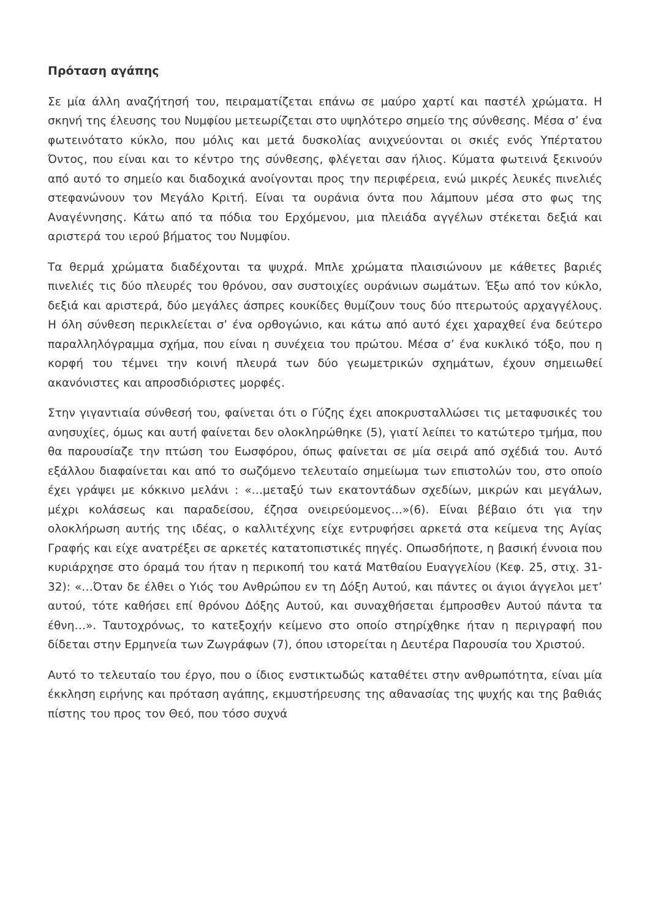Πρόταση αγάπης
Σε μία άλλη αναζήτησή του, πειραματίζεται επάνω σε μαύρο χαρτί και παστέλ χρώματα. Η σκηνή της έλευσης του Νυμφίου μετεωρίζεται στο υψηλότερο σημείο της σύνθεσης. Μέσα σ’ ένα φωτεινότατο κύκλο, που μόλις και μετά δυσκολίας ανιχνεύονται οι σκιές ενός Υπέρτατου Όντος, που είναι και το κέντρο της σύνθεσης, φλέγεται σαν ήλιος. Κύματα φωτεινά ξεκινούν από αυτό το σημείο και διαδοχικά ανοίγονται προς την περιφέρεια, ενώ μικρές λευκές πινελιές στεφανώνουν τον Μεγάλο Κριτή. Είναι τα ουράνια όντα που λάμπουν μέσα στο φως της Αναγέννησης. Κάτω από τα πόδια του Ερχόμενου, μια πλειάδα αγγέλων στέκεται δεξιά και αριστερά του ιερού βήματος του Νυμφίου.
Τα θερμά χρώματα διαδέχονται τα ψυχρά. Μπλε χρώματα πλαισιώνουν με κάθετες βαριές πινελιές τις δύο πλευρές του θρόνου, σαν συστοιχίες ουράνιων σωμάτων. Έξω από τον κύκλο, δεξιά και αριστερά, δύο μεγάλες άσπρες κουκίδες θυμίζουν τους δύο πτερωτούς αρχαγγέλους. Η όλη σύνθεση περικλείεται σ’ ένα ορθογώνιο, και κάτω από αυτό έχει χαραχθεί ένα δεύτερο παραλληλόγραμμα σχήμα, που είναι η συνέχεια του πρώτου. Μέσα σ’ ένα κυκλικό τόξο, που η κορφή του τέμνει την κοινή πλευρά των δύο γεωμετρικών σχημάτων, έχουν σημειωθεί ακανόνιστες και απροσδιόριστες μορφές.
Στην γιγαντιαία σύνθεσή του, φαίνεται ότι ο Γύζης έχει αποκρυσταλλώσει τις μεταφυσικές του ανησυχίες, όμως και αυτή φαίνεται δεν ολοκληρώθηκε (5), γιατί λείπει το κατώτερο τμήμα, που θα παρουσίαζε την πτώση του Εωσφόρου, όπως φαίνεται σε μία σειρά από σχέδιά του. Αυτό εξάλλου διαφαίνεται και από το σωζόμενο τελευταίο σημείωμα των επιστολών του, στο οποίο έχει γράψει με κόκκινο μελάνι : «…μεταξύ των εκατοντάδων σχεδίων, μικρών και μεγάλων, μέχρι κολάσεως και παραδείσου, έζησα ονειρεύομενος…»(6). Είναι βέβαιο ότι για την ολοκλήρωση αυτής της ιδέας, ο καλλιτέχνης είχε εντρυφήσει αρκετά στα κείμενα της Αγίας Γραφής και είχε ανατρέξει σε αρκετές κατατοπιστικές πηγές. Οπωσδήποτε, η βασική έννοια που κυριάρχησε στο όραμά του ήταν η περικοπή του κατά Ματθαίου Ευαγγελίου (Κεφ. 25, στιχ. 31-32): «…Όταν δε έλθει ο Υιός του Ανθρώπου εν τη Δόξη Αυτού, και πάντες οι άγιοι άγγελοι μετ’ αυτού, τότε καθήσει επί θρόνου Δόξης Αυτού, και συναχθήσεται έμπροσθεν Αυτού πάντα τα έθνη…». Ταυτοχρόνως, το κατεξοχήν κείμενο στο οποίο στηρίχθηκε ήταν η περιγραφή που δίδεται στην Ερμηνεία των Ζωγράφων (7), όπου ιστορείται η Δευτέρα Παρουσία του Χριστού.
Αυτό το τελευταίο του έργο, που ο ίδιος ενστικτωδώς καταθέτει στην ανθρωπότητα, είναι μία έκκληση ειρήνης και πρόταση αγάπης, εκμυστήρευσης της αθανασίας της ψυχής και της βαθιάς πίστης του προς τον Θεό, που τόσο συχνά